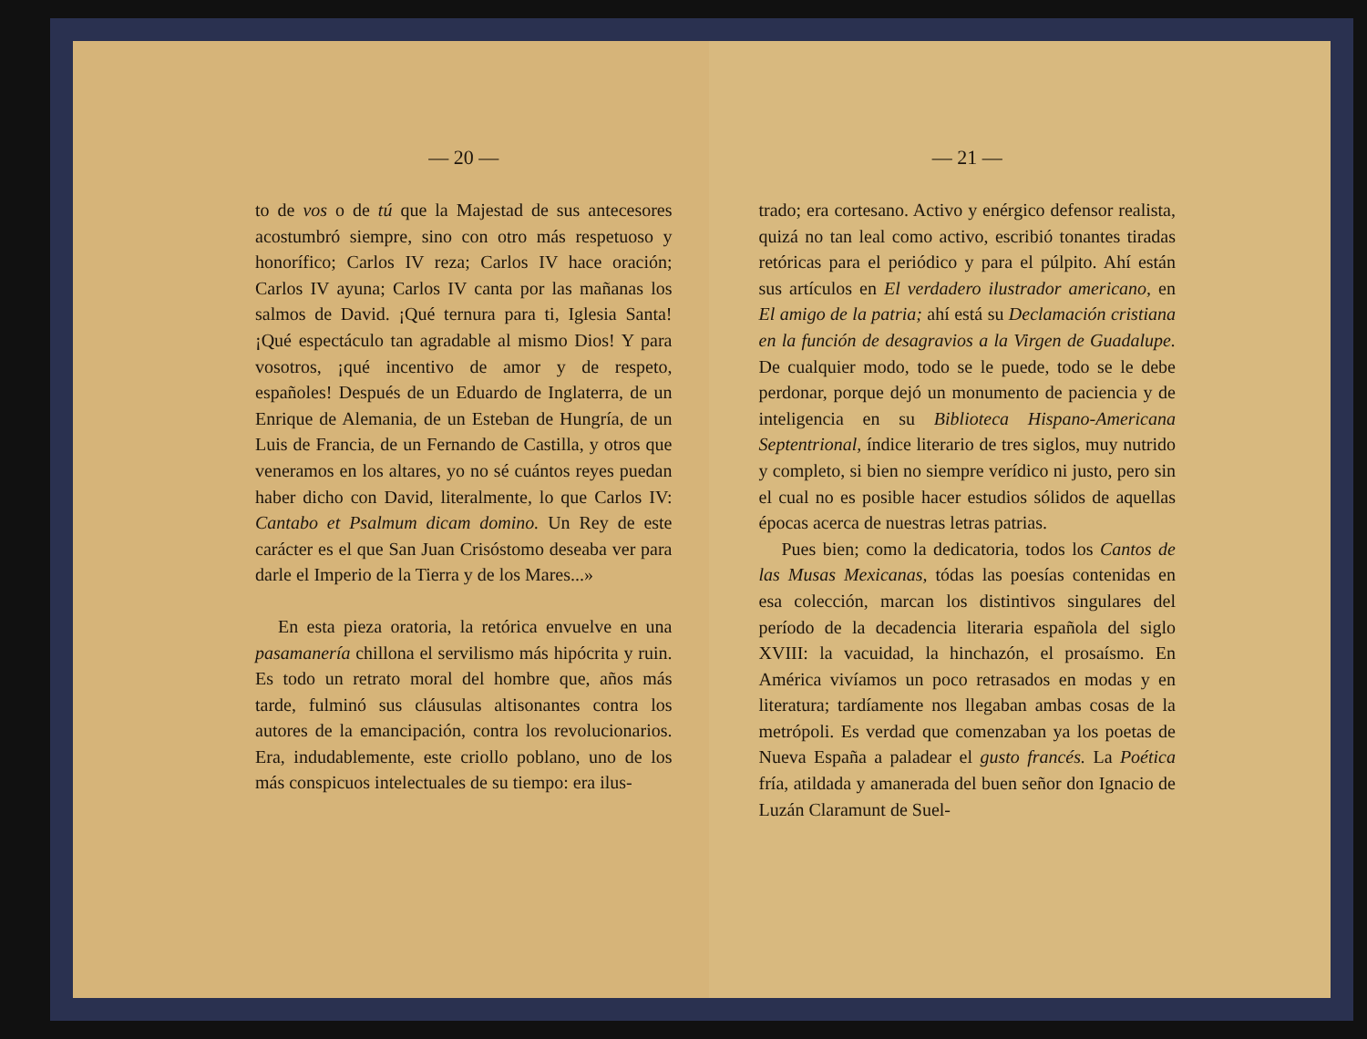— 20 —
to de vos o de tú que la Majestad de sus antecesores acostumbró siempre, sino con otro más respetuoso y honorífico; Carlos IV reza; Carlos IV hace oración; Carlos IV ayuna; Carlos IV canta por las mañanas los salmos de David. ¡Qué ternura para ti, Iglesia Santa! ¡Qué espectáculo tan agradable al mismo Dios! Y para vosotros, ¡qué incentivo de amor y de respeto, españoles! Después de un Eduardo de Inglaterra, de un Enrique de Alemania, de un Esteban de Hungría, de un Luis de Francia, de un Fernando de Castilla, y otros que veneramos en los altares, yo no sé cuántos reyes puedan haber dicho con David, literalmente, lo que Carlos IV: Cantabo et Psalmum dicam domino. Un Rey de este carácter es el que San Juan Crisóstomo deseaba ver para darle el Imperio de la Tierra y de los Mares...»
En esta pieza oratoria, la retórica envuelve en una pasamanería chillona el servilismo más hipócrita y ruin. Es todo un retrato moral del hombre que, años más tarde, fulminó sus cláusulas altisonantes contra los autores de la emancipación, contra los revolucionarios. Era, indudablemente, este criollo poblano, uno de los más conspicuos intelectuales de su tiempo: era ilus-
— 21 —
trado; era cortesano. Activo y enérgico defensor realista, quizá no tan leal como activo, escribió tonantes tiradas retóricas para el periódico y para el púlpito. Ahí están sus artículos en El verdadero ilustrador americano, en El amigo de la patria; ahí está su Declamación cristiana en la función de desagravios a la Virgen de Guadalupe. De cualquier modo, todo se le puede, todo se le debe perdonar, porque dejó un monumento de paciencia y de inteligencia en su Biblioteca Hispano-Americana Septentrional, índice literario de tres siglos, muy nutrido y completo, si bien no siempre verídico ni justo, pero sin el cual no es posible hacer estudios sólidos de aquellas épocas acerca de nuestras letras patrias.
Pues bien; como la dedicatoria, todos los Cantos de las Musas Mexicanas, tódas las poesías contenidas en esa colección, marcan los distintivos singulares del período de la decadencia literaria española del siglo XVIII: la vacuidad, la hinchazón, el prosaísmo. En América vivíamos un poco retrasados en modas y en literatura; tardíamente nos llegaban ambas cosas de la metrópoli. Es verdad que comenzaban ya los poetas de Nueva España a paladear el gusto francés. La Poética fría, atildada y amanerada del buen señor don Ignacio de Luzán Claramunt de Suel-